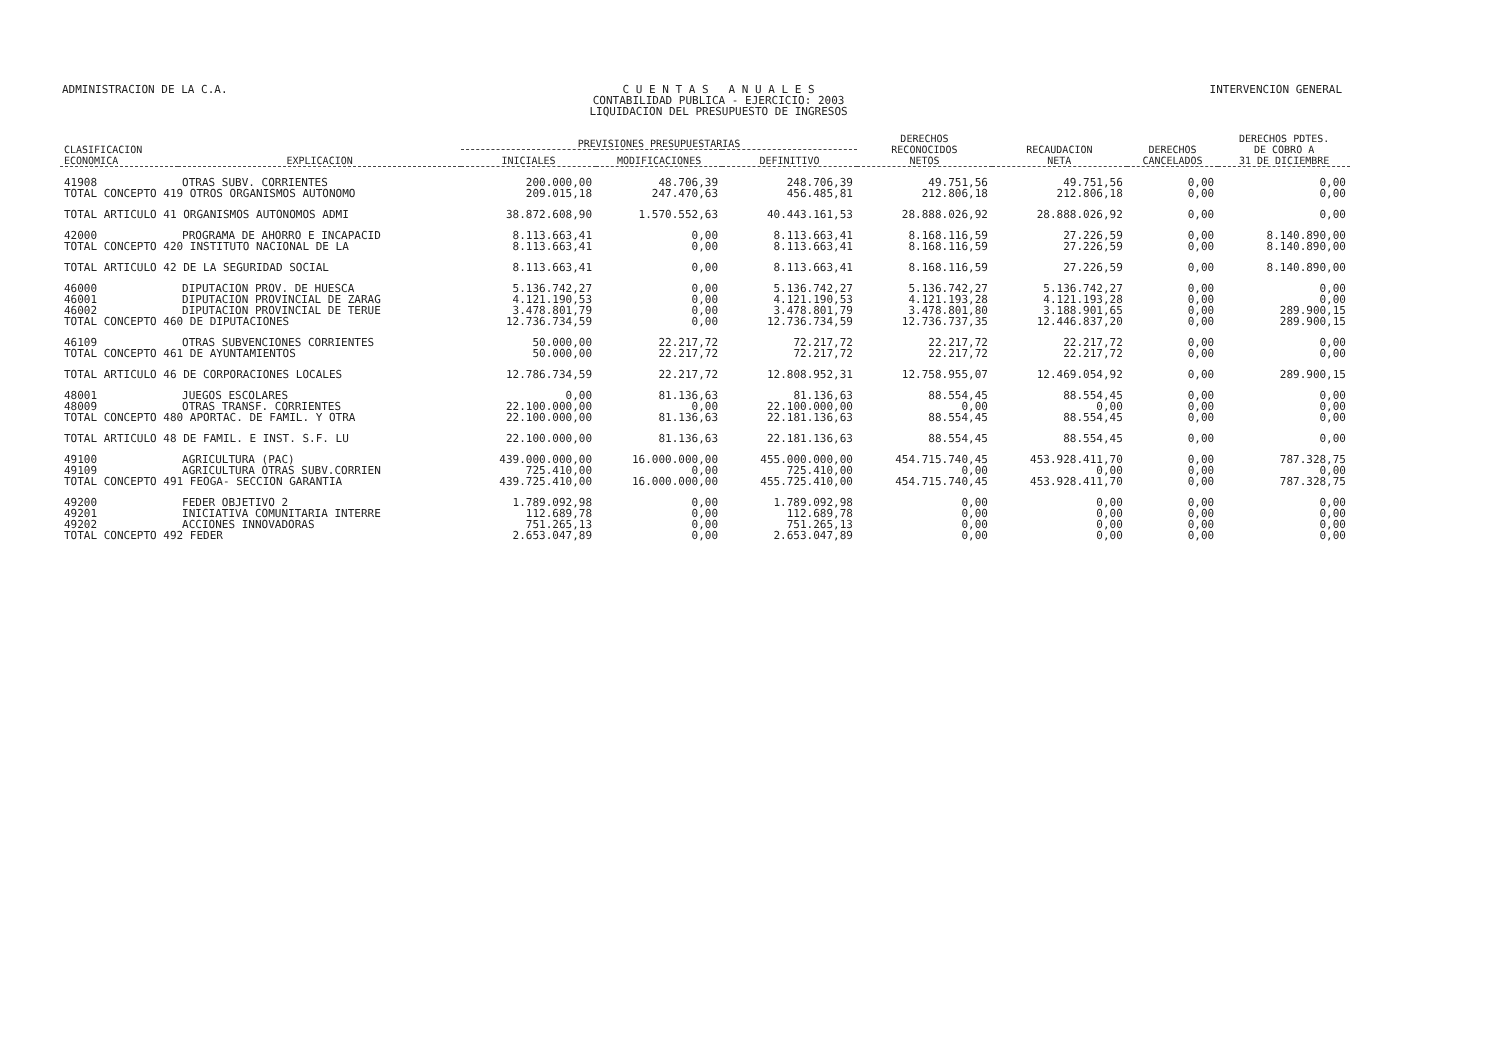ADMINISTRACION DE LA C.A. C U E N T A S A N U A L E S
CONTABILIDAD PUBLICA - EJERCICIO: 2003
LIQUIDACION DEL PRESUPUESTO DE INGRESOS
INTERVENCION GENERAL
| CLASIFICACION ECONOMICA | EXPLICACION | PREVISIONES PRESUPUESTARIAS | | | DERECHOS RECONOCIDOS NETOS | RECAUDACION NETA | DERECHOS CANCELADOS | DERECHOS PDTES. DE COBRO A 31 DE DICIEMBRE |
| --- | --- | --- | --- | --- | --- | --- | --- | --- |
| | | INICIALES | MODIFICACIONES | DEFINITIVO | | | | |
| 41908 | OTRAS SUBV. CORRIENTES | 200.000,00 | 48.706,39 | 248.706,39 | 49.751,56 | 49.751,56 | 0,00 | 0,00 |
| TOTAL CONCEPTO 419 OTROS ORGANISMOS AUTONOMO | | 209.015,18 | 247.470,63 | 456.485,81 | 212.806,18 | 212.806,18 | 0,00 | 0,00 |
| TOTAL ARTICULO 41 ORGANISMOS AUTONOMOS ADMI | | 38.872.608,90 | 1.570.552,63 | 40.443.161,53 | 28.888.026,92 | 28.888.026,92 | 0,00 | 0,00 |
| 42000 | PROGRAMA DE AHORRO E INCAPACID | 8.113.663,41 | 0,00 | 8.113.663,41 | 8.168.116,59 | 27.226,59 | 0,00 | 8.140.890,00 |
| TOTAL CONCEPTO 420 INSTITUTO NACIONAL DE LA | | 8.113.663,41 | 0,00 | 8.113.663,41 | 8.168.116,59 | 27.226,59 | 0,00 | 8.140.890,00 |
| TOTAL ARTICULO 42 DE LA SEGURIDAD SOCIAL | | 8.113.663,41 | 0,00 | 8.113.663,41 | 8.168.116,59 | 27.226,59 | 0,00 | 8.140.890,00 |
| 46000 | DIPUTACION PROV. DE HUESCA | 5.136.742,27 | 0,00 | 5.136.742,27 | 5.136.742,27 | 5.136.742,27 | 0,00 | 0,00 |
| 46001 | DIPUTACION PROVINCIAL DE ZARAG | 4.121.190,53 | 0,00 | 4.121.190,53 | 4.121.193,28 | 4.121.193,28 | 0,00 | 0,00 |
| 46002 | DIPUTACION PROVINCIAL DE TERUE | 3.478.801,79 | 0,00 | 3.478.801,79 | 3.478.801,80 | 3.188.901,65 | 0,00 | 289.900,15 |
| TOTAL CONCEPTO 460 DE DIPUTACIONES | | 12.736.734,59 | 0,00 | 12.736.734,59 | 12.736.737,35 | 12.446.837,20 | 0,00 | 289.900,15 |
| 46109 | OTRAS SUBVENCIONES CORRIENTES | 50.000,00 | 22.217,72 | 72.217,72 | 22.217,72 | 22.217,72 | 0,00 | 0,00 |
| TOTAL CONCEPTO 461 DE AYUNTAMIENTOS | | 50.000,00 | 22.217,72 | 72.217,72 | 22.217,72 | 22.217,72 | 0,00 | 0,00 |
| TOTAL ARTICULO 46 DE CORPORACIONES LOCALES | | 12.786.734,59 | 22.217,72 | 12.808.952,31 | 12.758.955,07 | 12.469.054,92 | 0,00 | 289.900,15 |
| 48001 | JUEGOS ESCOLARES | 0,00 | 81.136,63 | 81.136,63 | 88.554,45 | 88.554,45 | 0,00 | 0,00 |
| 48009 | OTRAS TRANSF. CORRIENTES | 22.100.000,00 | 0,00 | 22.100.000,00 | 0,00 | 0,00 | 0,00 | 0,00 |
| TOTAL CONCEPTO 480 APORTAC. DE FAMIL. Y OTRA | | 22.100.000,00 | 81.136,63 | 22.181.136,63 | 88.554,45 | 88.554,45 | 0,00 | 0,00 |
| TOTAL ARTICULO 48 DE FAMIL. E INST. S.F. LU | | 22.100.000,00 | 81.136,63 | 22.181.136,63 | 88.554,45 | 88.554,45 | 0,00 | 0,00 |
| 49100 | AGRICULTURA (PAC) | 439.000.000,00 | 16.000.000,00 | 455.000.000,00 | 454.715.740,45 | 453.928.411,70 | 0,00 | 787.328,75 |
| 49109 | AGRICULTURA OTRAS SUBV.CORRIEN | 725.410,00 | 0,00 | 725.410,00 | 0,00 | 0,00 | 0,00 | 0,00 |
| TOTAL CONCEPTO 491 FEOGA- SECCION GARANTIA | | 439.725.410,00 | 16.000.000,00 | 455.725.410,00 | 454.715.740,45 | 453.928.411,70 | 0,00 | 787.328,75 |
| 49200 | FEDER OBJETIVO 2 | 1.789.092,98 | 0,00 | 1.789.092,98 | 0,00 | 0,00 | 0,00 | 0,00 |
| 49201 | INICIATIVA COMUNITARIA INTERRE | 112.689,78 | 0,00 | 112.689,78 | 0,00 | 0,00 | 0,00 | 0,00 |
| 49202 | ACCIONES INNOVADORAS | 751.265,13 | 0,00 | 751.265,13 | 0,00 | 0,00 | 0,00 | 0,00 |
| TOTAL CONCEPTO 492 FEDER | | 2.653.047,89 | 0,00 | 2.653.047,89 | 0,00 | 0,00 | 0,00 | 0,00 |